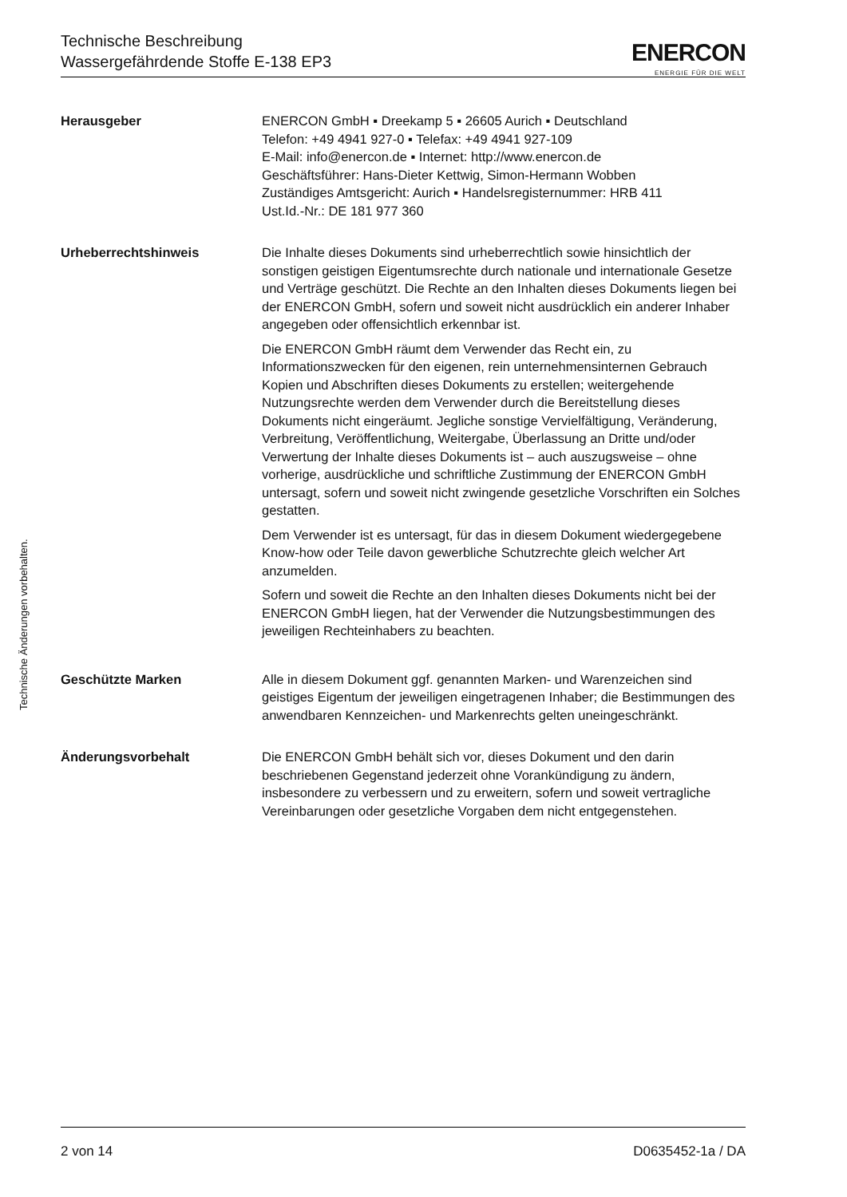Technische Beschreibung
Wassergefährdende Stoffe E-138 EP3
ENERCON
ENERGIE FÜR DIE WELT
Herausgeber ENERCON GmbH ▪ Dreekamp 5 ▪ 26605 Aurich ▪ Deutschland
Telefon: +49 4941 927-0 ▪ Telefax: +49 4941 927-109
E-Mail: info@enercon.de ▪ Internet: http://www.enercon.de
Geschäftsführer: Hans-Dieter Kettwig, Simon-Hermann Wobben
Zuständiges Amtsgericht: Aurich ▪ Handelsregisternummer: HRB 411
Ust.Id.-Nr.: DE 181 977 360
Urheberrechtshinweis Die Inhalte dieses Dokuments sind urheberrechtlich sowie hinsichtlich der sonstigen geistigen Eigentumsrechte durch nationale und internationale Gesetze und Verträge geschützt. Die Rechte an den Inhalten dieses Dokuments liegen bei der ENERCON GmbH, sofern und soweit nicht ausdrücklich ein anderer Inhaber angegeben oder offensichtlich erkennbar ist.
Die ENERCON GmbH räumt dem Verwender das Recht ein, zu Informationszwecken für den eigenen, rein unternehmensinternen Gebrauch Kopien und Abschriften dieses Dokuments zu erstellen; weitergehende Nutzungsrechte werden dem Verwender durch die Bereitstellung dieses Dokuments nicht eingeräumt. Jegliche sonstige Vervielfältigung, Veränderung, Verbreitung, Veröffentlichung, Weitergabe, Überlassung an Dritte und/oder Verwertung der Inhalte dieses Dokuments ist – auch auszugsweise – ohne vorherige, ausdrückliche und schriftliche Zustimmung der ENERCON GmbH untersagt, sofern und soweit nicht zwingende gesetzliche Vorschriften ein Solches gestatten.
Dem Verwender ist es untersagt, für das in diesem Dokument wiedergegebene Know-how oder Teile davon gewerbliche Schutzrechte gleich welcher Art anzumelden.
Sofern und soweit die Rechte an den Inhalten dieses Dokuments nicht bei der ENERCON GmbH liegen, hat der Verwender die Nutzungsbestimmungen des jeweiligen Rechteinhabers zu beachten.
Geschützte Marken Alle in diesem Dokument ggf. genannten Marken- und Warenzeichen sind geistiges Eigentum der jeweiligen eingetragenen Inhaber; die Bestimmungen des anwendbaren Kennzeichen- und Markenrechts gelten uneingeschränkt.
Änderungsvorbehalt Die ENERCON GmbH behält sich vor, dieses Dokument und den darin beschriebenen Gegenstand jederzeit ohne Vorankündigung zu ändern, insbesondere zu verbessern und zu erweitern, sofern und soweit vertragliche Vereinbarungen oder gesetzliche Vorgaben dem nicht entgegenstehen.
Technische Änderungen vorbehalten.
2 von 14 D0635452-1a / DA